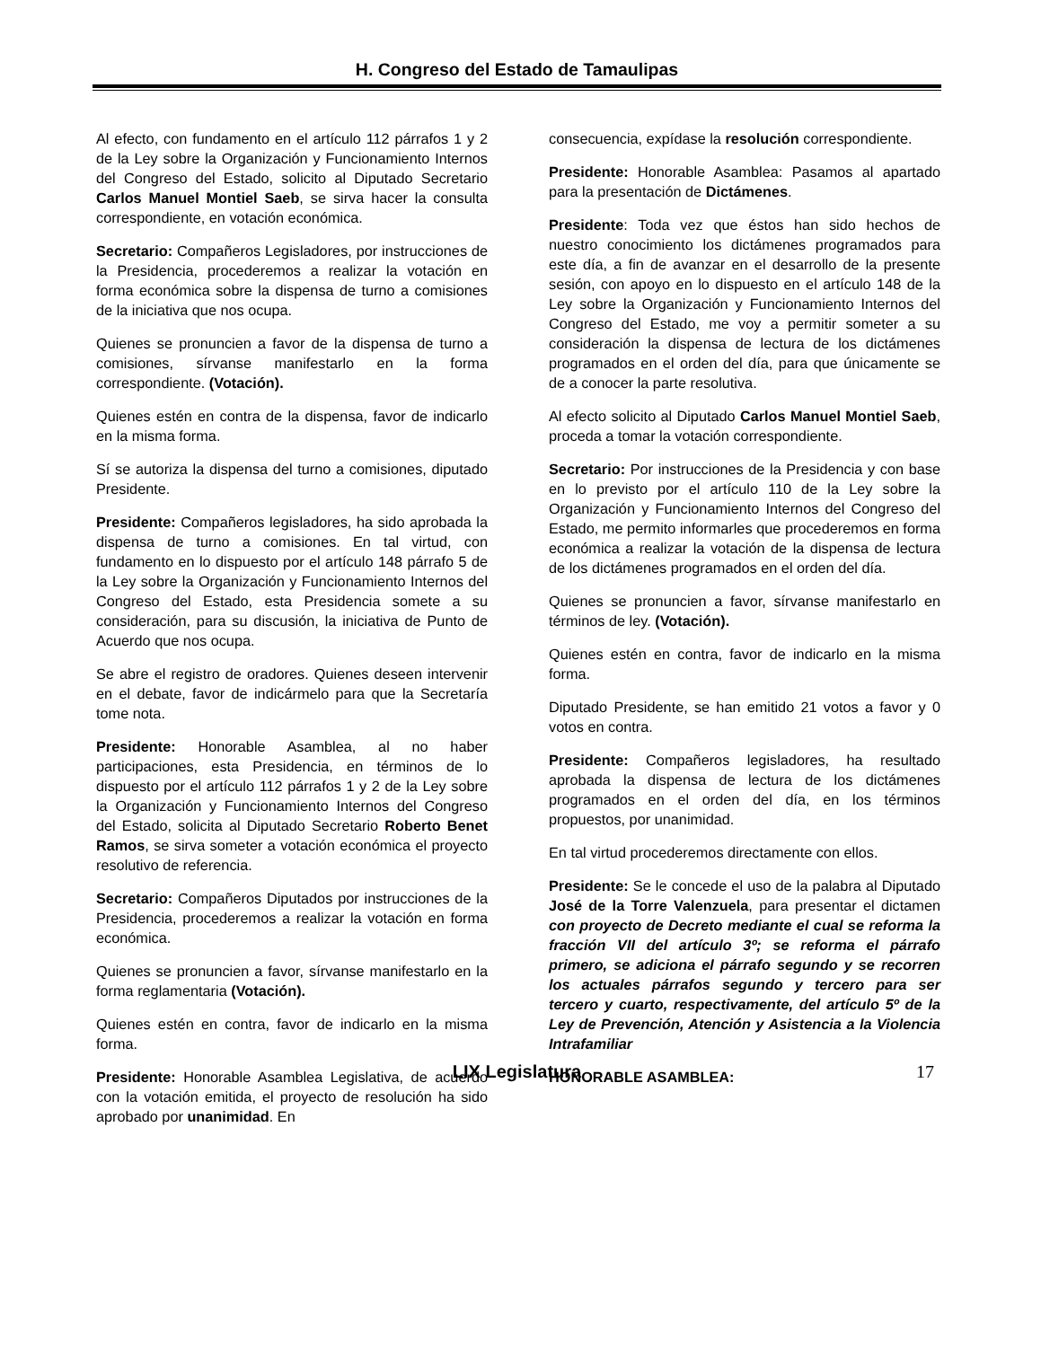H. Congreso del Estado de Tamaulipas
Al efecto, con fundamento en el artículo 112 párrafos 1 y 2 de la Ley sobre la Organización y Funcionamiento Internos del Congreso del Estado, solicito al Diputado Secretario Carlos Manuel Montiel Saeb, se sirva hacer la consulta correspondiente, en votación económica.
Secretario: Compañeros Legisladores, por instrucciones de la Presidencia, procederemos a realizar la votación en forma económica sobre la dispensa de turno a comisiones de la iniciativa que nos ocupa.
Quienes se pronuncien a favor de la dispensa de turno a comisiones, sírvanse manifestarlo en la forma correspondiente. (Votación).
Quienes estén en contra de la dispensa, favor de indicarlo en la misma forma.
Sí se autoriza la dispensa del turno a comisiones, diputado Presidente.
Presidente: Compañeros legisladores, ha sido aprobada la dispensa de turno a comisiones. En tal virtud, con fundamento en lo dispuesto por el artículo 148 párrafo 5 de la Ley sobre la Organización y Funcionamiento Internos del Congreso del Estado, esta Presidencia somete a su consideración, para su discusión, la iniciativa de Punto de Acuerdo que nos ocupa.
Se abre el registro de oradores. Quienes deseen intervenir en el debate, favor de indicármelo para que la Secretaría tome nota.
Presidente: Honorable Asamblea, al no haber participaciones, esta Presidencia, en términos de lo dispuesto por el artículo 112 párrafos 1 y 2 de la Ley sobre la Organización y Funcionamiento Internos del Congreso del Estado, solicita al Diputado Secretario Roberto Benet Ramos, se sirva someter a votación económica el proyecto resolutivo de referencia.
Secretario: Compañeros Diputados por instrucciones de la Presidencia, procederemos a realizar la votación en forma económica.
Quienes se pronuncien a favor, sírvanse manifestarlo en la forma reglamentaria (Votación).
Quienes estén en contra, favor de indicarlo en la misma forma.
Presidente: Honorable Asamblea Legislativa, de acuerdo con la votación emitida, el proyecto de resolución ha sido aprobado por unanimidad. En
consecuencia, expídase la resolución correspondiente.
Presidente: Honorable Asamblea: Pasamos al apartado para la presentación de Dictámenes.
Presidente: Toda vez que éstos han sido hechos de nuestro conocimiento los dictámenes programados para este día, a fin de avanzar en el desarrollo de la presente sesión, con apoyo en lo dispuesto en el artículo 148 de la Ley sobre la Organización y Funcionamiento Internos del Congreso del Estado, me voy a permitir someter a su consideración la dispensa de lectura de los dictámenes programados en el orden del día, para que únicamente se de a conocer la parte resolutiva.
Al efecto solicito al Diputado Carlos Manuel Montiel Saeb, proceda a tomar la votación correspondiente.
Secretario: Por instrucciones de la Presidencia y con base en lo previsto por el artículo 110 de la Ley sobre la Organización y Funcionamiento Internos del Congreso del Estado, me permito informarles que procederemos en forma económica a realizar la votación de la dispensa de lectura de los dictámenes programados en el orden del día.
Quienes se pronuncien a favor, sírvanse manifestarlo en términos de ley. (Votación).
Quienes estén en contra, favor de indicarlo en la misma forma.
Diputado Presidente, se han emitido 21 votos a favor y 0 votos en contra.
Presidente: Compañeros legisladores, ha resultado aprobada la dispensa de lectura de los dictámenes programados en el orden del día, en los términos propuestos, por unanimidad.
En tal virtud procederemos directamente con ellos.
Presidente: Se le concede el uso de la palabra al Diputado José de la Torre Valenzuela, para presentar el dictamen con proyecto de Decreto mediante el cual se reforma la fracción VII del artículo 3º; se reforma el párrafo primero, se adiciona el párrafo segundo y se recorren los actuales párrafos segundo y tercero para ser tercero y cuarto, respectivamente, del artículo 5º de la Ley de Prevención, Atención y Asistencia a la Violencia Intrafamiliar
HONORABLE ASAMBLEA:
LIX Legislatura 17